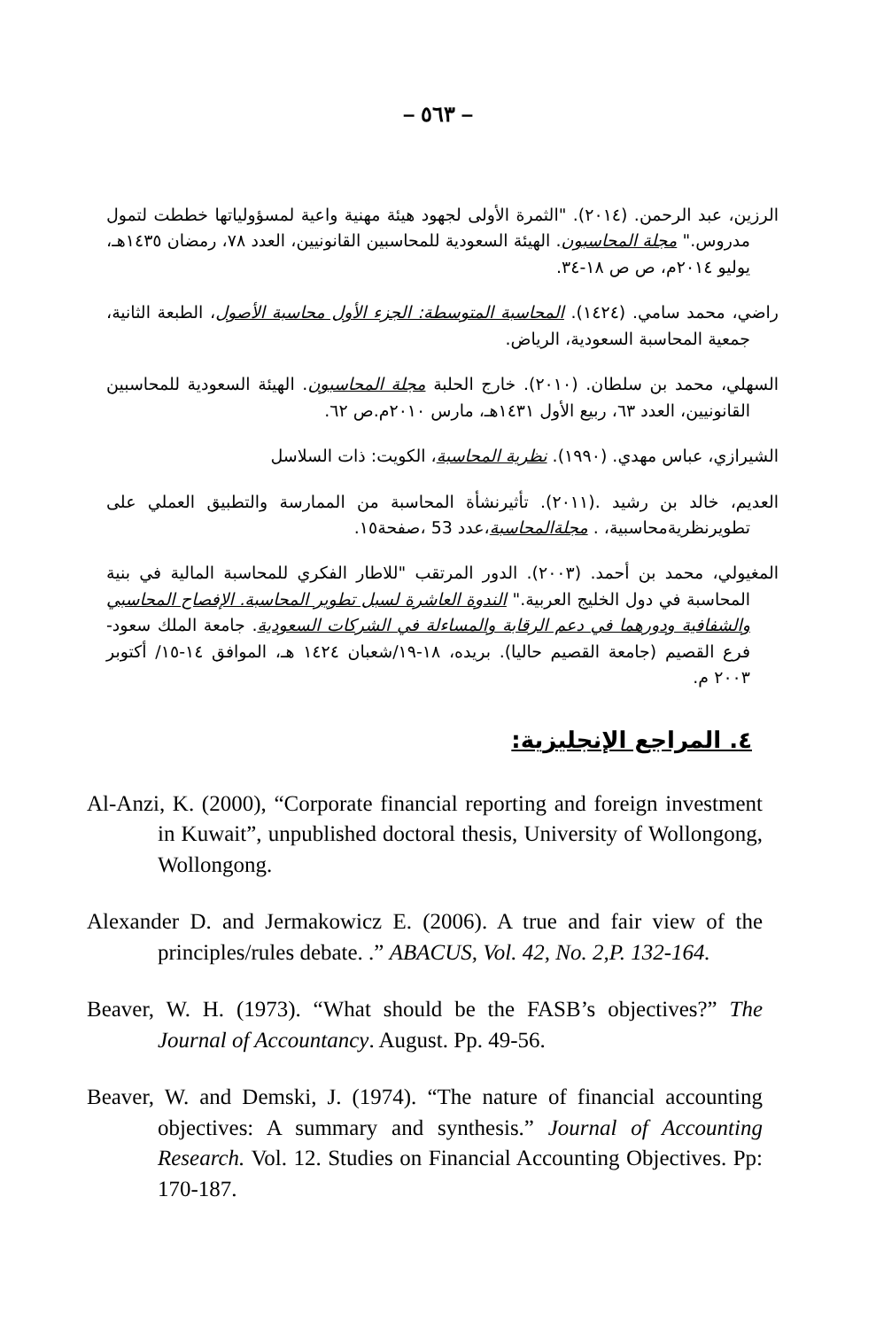– ٥٦٣ –
الرزين، عبد الرحمن. (٢٠١٤). "الثمرة الأولى لجهود هيئة مهنية واعية لمسؤولياتها خططت لتمول مدروس." مجلة المحاسبون. الهيئة السعودية للمحاسبين القانونيين، العدد ٧٨، رمضان ١٤٣٥هـ، يوليو ٢٠١٤م، ص ص ١٨-٣٤.
راضي، محمد سامي. (١٤٢٤). المحاسبة المتوسطة: الجزء الأول محاسبة الأصول، الطبعة الثانية، جمعية المحاسبة السعودية، الرياض.
السهلي، محمد بن سلطان. (٢٠١٠). خارج الحلبة مجلة المحاسبون. الهيئة السعودية للمحاسبين القانونيين، العدد ٦٣، ربيع الأول ١٤٣١هـ، مارس ٢٠١٠م.ص ٦٢.
الشيرازي، عباس مهدي. (١٩٩٠). نظرية المحاسبة، الكويت: ذات السلاسل
العديم، خالد بن رشيد .(٢٠١١). تأثيرنشأة المحاسبة من الممارسة والتطبيق العملي على تطويرنظريةمحاسبية، . مجلةالمحاسبة،عدد 53 ،صفحة١٥.
المغيولي، محمد بن أحمد. (٢٠٠٣). الدور المرتقب "للاطار الفكري للمحاسبة المالية في بنية المحاسبة في دول الخليج العربية." الندوة العاشرة لسبل تطوير المحاسبة. الإفصاح المحاسبي والشفافية ودورهما في دعم الرقابة والمساءلة في الشركات السعودية. جامعة الملك سعود-فرع القصيم (جامعة القصيم حاليا). بريده، ١٨-١٩/شعبان ١٤٢٤ هـ، الموافق ١٤-١٥/ أكتوبر ٢٠٠٣ م.
٤. المراجع الإنجليزية:
Al-Anzi, K. (2000), “Corporate financial reporting and foreign investment in Kuwait”, unpublished doctoral thesis, University of Wollongong, Wollongong.
Alexander D. and Jermakowicz E. (2006). A true and fair view of the principles/rules debate. .” ABACUS, Vol. 42, No. 2,P. 132-164.
Beaver, W. H. (1973). “What should be the FASB’s objectives?” The Journal of Accountancy. August. Pp. 49-56.
Beaver, W. and Demski, J. (1974). “The nature of financial accounting objectives: A summary and synthesis.” Journal of Accounting Research. Vol. 12. Studies on Financial Accounting Objectives. Pp: 170-187.